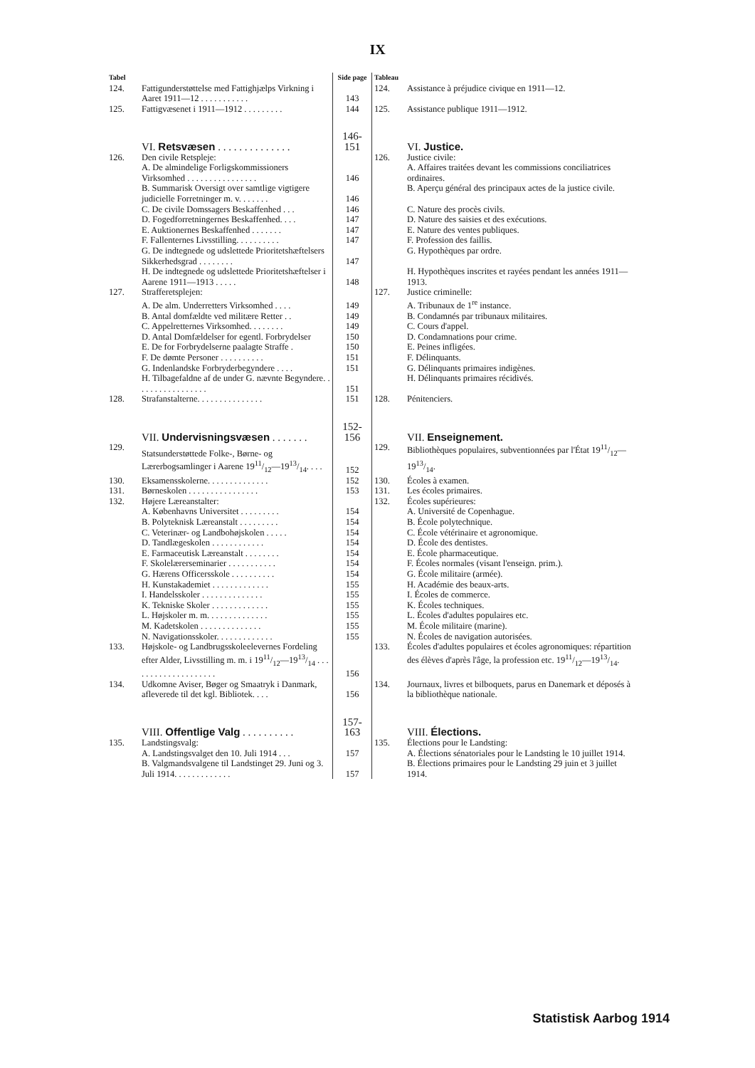IX
| Tabel | | Side page | Tableau | |
| 124. | Fattigunderstøttelse med Fattighjælps Virkning i Aaret 1911—12 . . . . . . . . . . . | 143 | 124. | Assistance à préjudice civique en 1911—12. |
| 125. | Fattigvæsenet i 1911—1912 . . . . . . . . . | 144 | 125. | Assistance publique 1911—1912. |
| | VI. Retsvæsen . . . . . . . . . . . . . . | 146-151 | | VI. Justice. |
| 126. | Den civile Retspleje: | | 126. | Justice civile: |
| | A. De almindelige Forligskommissioners Virksomhed . . . . . . . . . . . . . . . . | 146 | | A. Affaires traitées devant les commissions conciliatrices ordinaires. |
| | B. Summarisk Oversigt over samtlige vigtigere judicielle Forretninger m. v. . . . . . . | 146 | | B. Aperçu général des principaux actes de la justice civile. |
| | C. De civile Domssagers Beskaffenhed . . . | 146 | | C. Nature des procès civils. |
| | D. Fogedforretningernes Beskaffenhed. . . . | 147 | | D. Nature des saisies et des exécutions. |
| | E. Auktionernes Beskaffenhed . . . . . . . | 147 | | E. Nature des ventes publiques. |
| | F. Fallenternes Livsstilling. . . . . . . . . . | 147 | | F. Profession des faillis. |
| | G. De indtegnede og udslettede Prioritetshæftelsers Sikkerhedsgrad . . . . . . . . | 147 | | G. Hypothèques par ordre. |
| | H. De indtegnede og udslettede Prioritetshæftelser i Aarene 1911—1913 . . . . . | 148 | | H. Hypothèques inscrites et rayées pendant les années 1911—1913. |
| 127. | Strafferetsplejen: | | 127. | Justice criminelle: |
| | A. De alm. Underretters Virksomhed . . . . | 149 | | A. Tribunaux de 1<sup>re</sup> instance. |
| | B. Antal domfældte ved militære Retter . . | 149 | | B. Condamnés par tribunaux militaires. |
| | C. Appelretternes Virksomhed. . . . . . . . | 149 | | C. Cours d'appel. |
| | D. Antal Domfældelser for egentl. Forbrydelser | 150 | | D. Condamnations pour crime. |
| | E. De for Forbrydelserne paalagte Straffe . | 150 | | E. Peines infligées. |
| | F. De dømte Personer . . . . . . . . . . | 151 | | F. Délinquants. |
| | G. Indenlandske Forbryderbegyndere . . . . | 151 | | G. Délinquants primaires indigènes. |
| | H. Tilbagefaldne af de under G. nævnte Begyndere. . . . . . . . . . . . . . . . . | 151 | | H. Délinquants primaires récidivés. |
| 128. | Strafanstalterne. . . . . . . . . . . . . . . | 151 | 128. | Pénitenciers. |
| | VII. Undervisningsvæsen . . . . . . . | 152-156 | | VII. Enseignement. |
| 129. | Statsunderstøttede Folke-, Børne- og Lærerbogsamlinger i Aarene 1911/12—1913/14. . . . | 152 | 129. | Bibliothèques populaires, subventionnées par l'État 1911/12—1913/14. |
| 130. | Eksamensskolerne. . . . . . . . . . . . . . | 152 | 130. | Écoles à examen. |
| 131. | Børneskolen . . . . . . . . . . . . . . . . | 153 | 131. | Les écoles primaires. |
| 132. | Højere Læreanstalter: | | 132. | Écoles supérieures: |
| | A. Københavns Universitet . . . . . . . . . | 154 | | A. Université de Copenhague. |
| | B. Polyteknisk Læreanstalt . . . . . . . . . | 154 | | B. École polytechnique. |
| | C. Veterinær- og Landbohøjskolen . . . . . | 154 | | C. École vétérinaire et agronomique. |
| | D. Tandlægeskolen . . . . . . . . . . . . | 154 | | D. École des dentistes. |
| | E. Farmaceutisk Læreanstalt . . . . . . . . | 154 | | E. École pharmaceutique. |
| | F. Skolelærerseminarier . . . . . . . . . . . | 154 | | F. Écoles normales (visant l'enseign. prim.). |
| | G. Hærens Officersskole . . . . . . . . . . | 154 | | G. École militaire (armée). |
| | H. Kunstakademiet . . . . . . . . . . . . . | 155 | | H. Académie des beaux-arts. |
| | I. Handelsskoler . . . . . . . . . . . . . . | 155 | | I. Écoles de commerce. |
| | K. Tekniske Skoler . . . . . . . . . . . . . | 155 | | K. Écoles techniques. |
| | L. Højskoler m. m. . . . . . . . . . . . . . | 155 | | L. Écoles d'adultes populaires etc. |
| | M. Kadetskolen . . . . . . . . . . . . . . | 155 | | M. École militaire (marine). |
| | N. Navigationsskoler. . . . . . . . . . . . . | 155 | | N. Écoles de navigation autorisées. |
| 133. | Højskole- og Landbrugsskoleelevernes Fordeling efter Alder, Livsstilling m. m. i 1911/12—1913/14 . . . . . . . . . . . . . . . . . . . . | 156 | 133. | Écoles d'adultes populaires et écoles agronomiques: répartition des élèves d'après l'âge, la profession etc. 1911/12—1913/14. |
| 134. | Udkomne Aviser, Bøger og Smaatryk i Danmark, afleverede til det kgl. Bibliotek. . . . | 156 | 134. | Journaux, livres et bilboquets, parus en Danemark et déposés à la bibliothèque nationale. |
| | VIII. Offentlige Valg . . . . . . . . . . | 157-163 | | VIII. Élections. |
| 135. | Landstingsvalg: | | 135. | Élections pour le Landsting: |
| | A. Landstingsvalget den 10. Juli 1914 . . . | 157 | | A. Élections sénatoriales pour le Landsting le 10 juillet 1914. |
| | B. Valgmandsvalgene til Landstinget 29. Juni og 3. Juli 1914. . . . . . . . . . . . . | 157 | | B. Élections primaires pour le Landsting 29 juin et 3 juillet 1914. |
Statistisk Aarbog 1914